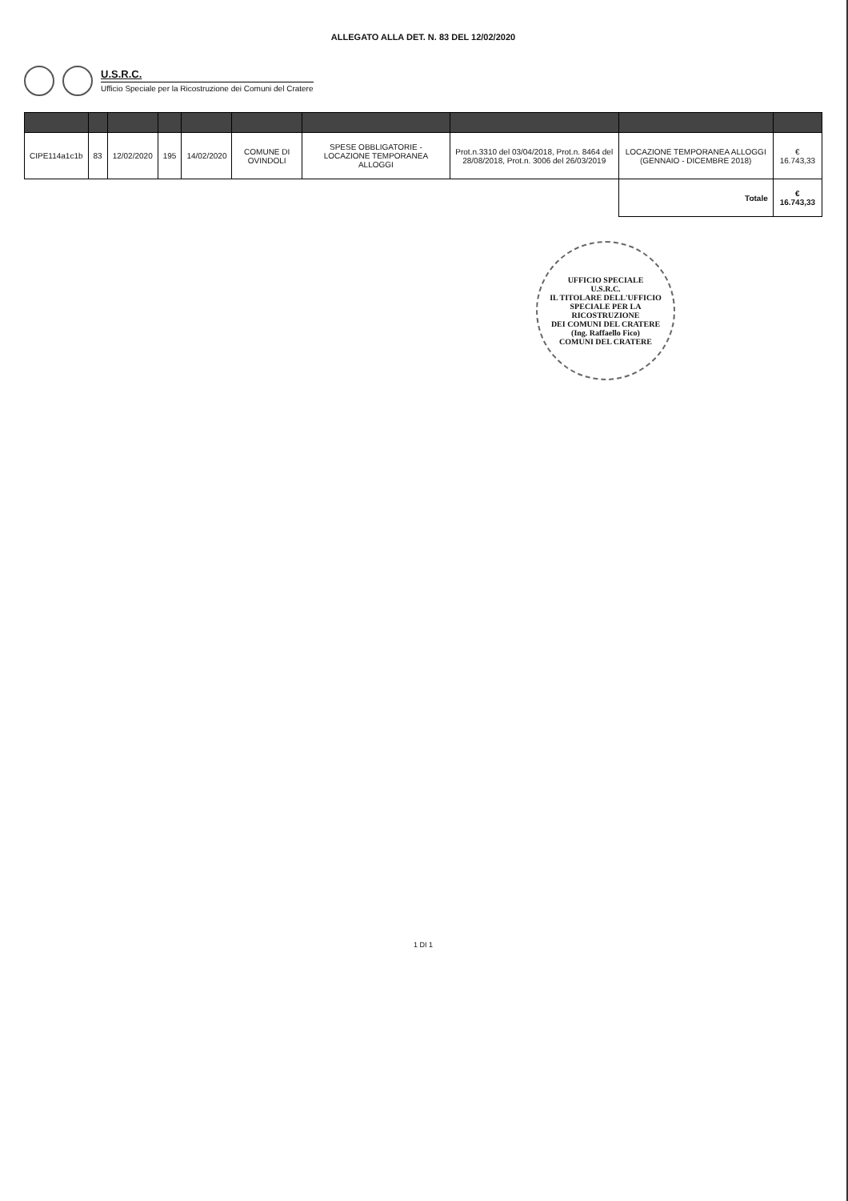ALLEGATO ALLA DET. N. 83 DEL 12/02/2020
U.S.R.C.
Ufficio Speciale per la Ricostruzione dei Comuni del Cratere
| CIPE114a1c1b | 83 | 12/02/2020 | 195 | 14/02/2020 | COMUNE DI OVINDOLI | SPESE OBBLIGATORIE - LOCAZIONE TEMPORANEA ALLOGGI | Prot.n.3310 del 03/04/2018, Prot.n. 8464 del 28/08/2018, Prot.n. 3006 del 26/03/2019 | LOCAZIONE TEMPORANEA ALLOGGI (GENNAIO - DICEMBRE 2018) | € 16.743,33 |
| | | | | | | | | Totale | € 16.743,33 |
UFFICIO SPECIALE
U.S.R.C.
IL TITOLARE DELL'UFFICIO
SPECIALE PER LA RICOSTRUZIONE
DEI COMUNI DEL CRATERE
(Ing. Raffaello Fico)
COMUNI DEL CRATERE
1 DI 1